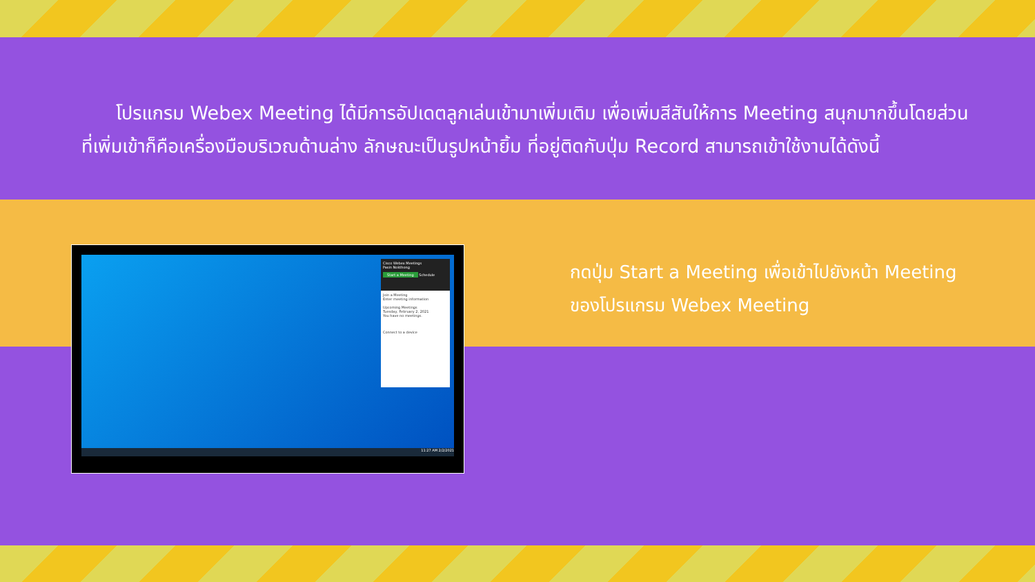โปรแกรม Webex Meeting ได้มีการอัปเดตลูกเล่นเข้ามาเพิ่มเติม เพื่อเพิ่มสีสันให้การ Meeting สนุกมากขึ้นโดยส่วนที่เพิ่มเข้าก็คือเครื่องมือบริเวณด้านล่าง ลักษณะเป็นรูปหน้ายิ้ม ที่อยู่ติดกับปุ่ม Record สามารถเข้าใช้งานได้ดังนี้
Cisco Webex Meetings
Pasin Nokthong
Start a Meeting Schedule
Join a Meeting
Enter meeting information
Upcoming Meetings
Tuesday, February 2, 2021
You have no meetings.
Connect to a device
11:27 AM 2/2/2021
กดปุ่ม Start a Meeting เพื่อเข้าไปยังหน้า Meeting ของโปรแกรม Webex Meeting